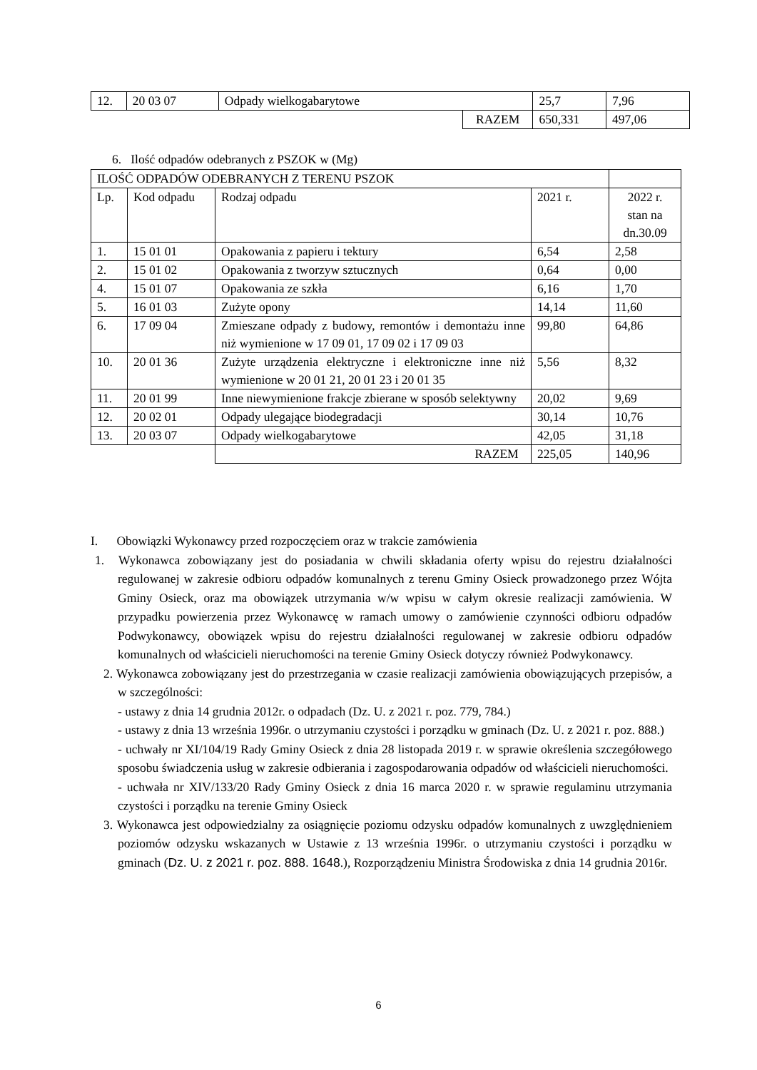| 12. | 20 03 07 | Odpady wielkogabarytowe | | 25,7 | 7,96 |
| | | | RAZEM | 650,331 | 497,06 |
6. Ilość odpadów odebranych z PSZOK w (Mg)
| ILOŚĆ ODPADÓW ODEBRANYCH Z TERENU PSZOK | | | | |
| Lp. | Kod odpadu | Rodzaj odpadu | 2021 r. | 2022 r. stan na dn.30.09 |
| 1. | 15 01 01 | Opakowania z papieru i tektury | 6,54 | 2,58 |
| 2. | 15 01 02 | Opakowania z tworzyw sztucznych | 0,64 | 0,00 |
| 4. | 15 01 07 | Opakowania ze szkła | 6,16 | 1,70 |
| 5. | 16 01 03 | Zużyte opony | 14,14 | 11,60 |
| 6. | 17 09 04 | Zmieszane odpady z budowy, remontów i demontażu inne niż wymienione w 17 09 01, 17 09 02 i 17 09 03 | 99,80 | 64,86 |
| 10. | 20 01 36 | Zużyte urządzenia elektryczne i elektroniczne inne niż wymienione w 20 01 21, 20 01 23 i 20 01 35 | 5,56 | 8,32 |
| 11. | 20 01 99 | Inne niewymienione frakcje zbierane w sposób selektywny | 20,02 | 9,69 |
| 12. | 20 02 01 | Odpady ulegające biodegradacji | 30,14 | 10,76 |
| 13. | 20 03 07 | Odpady wielkogabarytowe | 42,05 | 31,18 |
| | | RAZEM | 225,05 | 140,96 |
I. Obowiązki Wykonawcy przed rozpoczęciem oraz w trakcie zamówienia
1. Wykonawca zobowiązany jest do posiadania w chwili składania oferty wpisu do rejestru działalności regulowanej w zakresie odbioru odpadów komunalnych z terenu Gminy Osieck prowadzonego przez Wójta Gminy Osieck, oraz ma obowiązek utrzymania w/w wpisu w całym okresie realizacji zamówienia. W przypadku powierzenia przez Wykonawcę w ramach umowy o zamówienie czynności odbioru odpadów Podwykonawcy, obowiązek wpisu do rejestru działalności regulowanej w zakresie odbioru odpadów komunalnych od właścicieli nieruchomości na terenie Gminy Osieck dotyczy również Podwykonawcy.
2. Wykonawca zobowiązany jest do przestrzegania w czasie realizacji zamówienia obowiązujących przepisów, a w szczególności:
- ustawy z dnia 14 grudnia 2012r. o odpadach (Dz. U. z 2021 r. poz. 779, 784.)
- ustawy z dnia 13 września 1996r. o utrzymaniu czystości i porządku w gminach (Dz. U. z 2021 r. poz. 888.)
- uchwały nr XI/104/19 Rady Gminy Osieck z dnia 28 listopada 2019 r. w sprawie określenia szczegółowego sposobu świadczenia usług w zakresie odbierania i zagospodarowania odpadów od właścicieli nieruchomości.
- uchwała nr XIV/133/20 Rady Gminy Osieck z dnia 16 marca 2020 r. w sprawie regulaminu utrzymania czystości i porządku na terenie Gminy Osieck
3. Wykonawca jest odpowiedzialny za osiągnięcie poziomu odzysku odpadów komunalnych z uwzględnieniem poziomów odzysku wskazanych w Ustawie z 13 września 1996r. o utrzymaniu czystości i porządku w gminach (Dz. U. z 2021 r. poz. 888. 1648.), Rozporządzeniu Ministra Środowiska z dnia 14 grudnia 2016r.
6